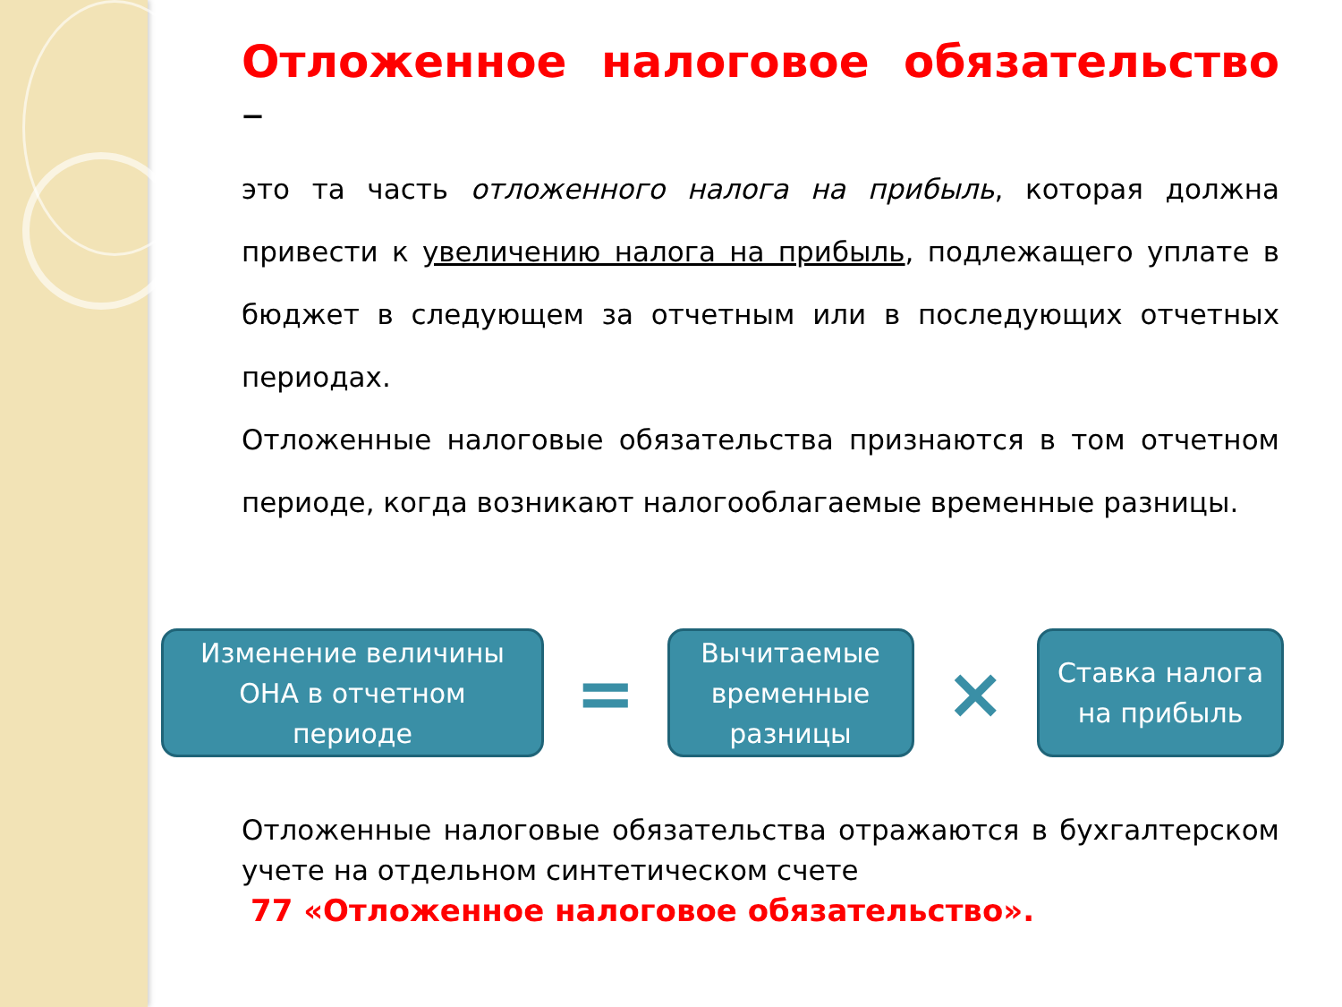Отложенное налоговое обязательство –
это та часть отложенного налога на прибыль, которая должна привести к увеличению налога на прибыль, подлежащего уплате в бюджет в следующем за отчетным или в последующих отчетных периодах.
Отложенные налоговые обязательства признаются в том отчетном периоде, когда возникают налогооблагаемые временные разницы.
Изменение величины
ОНА в отчетном
периоде
=
Вычитаемые
временные
разницы
×
Ставка налога
на прибыль
Отложенные налоговые обязательства отражаются в бухгалтерском учете на отдельном синтетическом счете
77 «Отложенное налоговое обязательство».